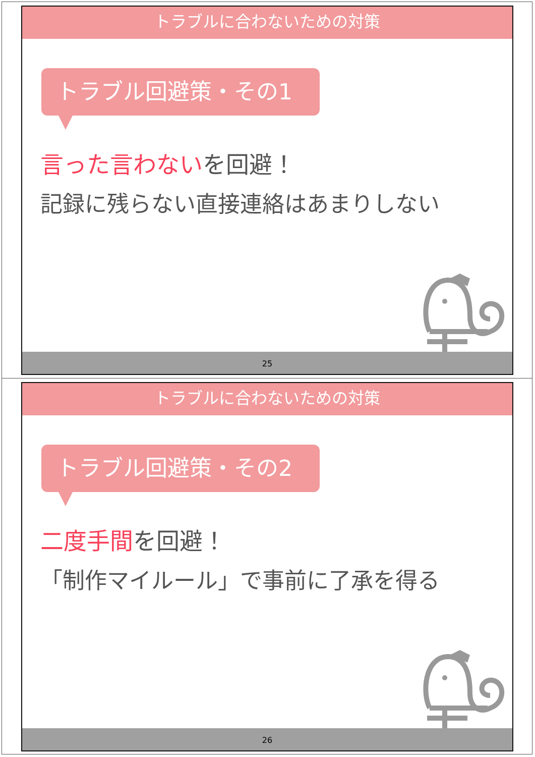トラブルに合わないための対策
トラブル回避策・その1
言った言わないを回避！
記録に残らない直接連絡はあまりしない
25
トラブルに合わないための対策
トラブル回避策・その2
二度手間を回避！
「制作マイルール」で事前に了承を得る
26